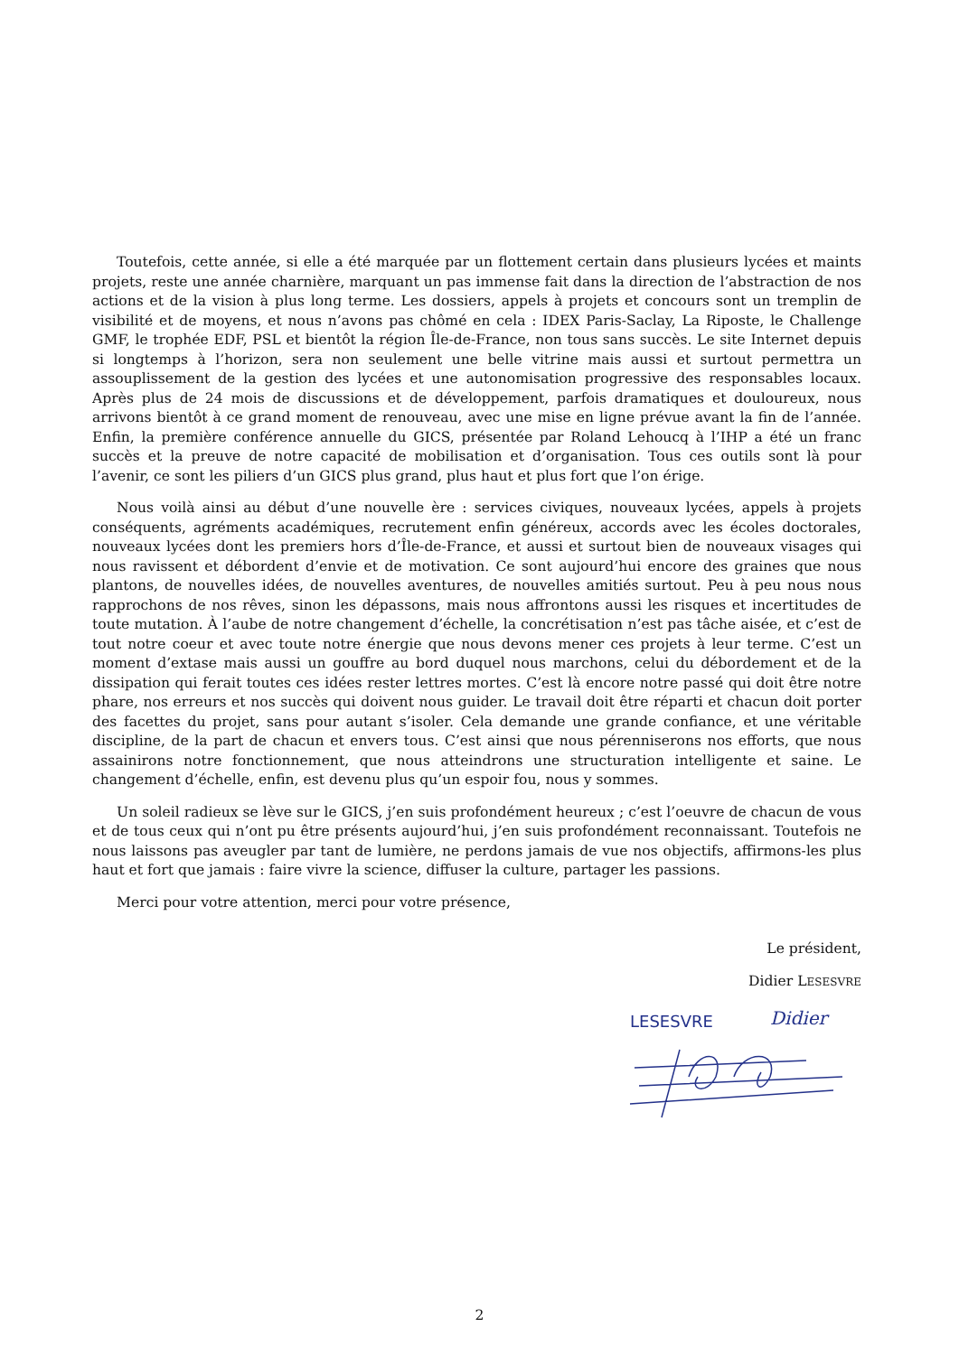Toutefois, cette année, si elle a été marquée par un flottement certain dans plusieurs lycées et maints projets, reste une année charnière, marquant un pas immense fait dans la direction de l’abstraction de nos actions et de la vision à plus long terme. Les dossiers, appels à projets et concours sont un tremplin de visibilité et de moyens, et nous n’avons pas chômé en cela : IDEX Paris-Saclay, La Riposte, le Challenge GMF, le trophée EDF, PSL et bientôt la région Île-de-France, non tous sans succès. Le site Internet depuis si longtemps à l’horizon, sera non seulement une belle vitrine mais aussi et surtout permettra un assouplissement de la gestion des lycées et une autonomisation progressive des responsables locaux. Après plus de 24 mois de discussions et de développement, parfois dramatiques et douloureux, nous arrivons bientôt à ce grand moment de renouveau, avec une mise en ligne prévue avant la fin de l’année. Enfin, la première conférence annuelle du GICS, présentée par Roland Lehoucq à l’IHP a été un franc succès et la preuve de notre capacité de mobilisation et d’organisation. Tous ces outils sont là pour l’avenir, ce sont les piliers d’un GICS plus grand, plus haut et plus fort que l’on érige.
Nous voilà ainsi au début d’une nouvelle ère : services civiques, nouveaux lycées, appels à projets conséquents, agréments académiques, recrutement enfin généreux, accords avec les écoles doctorales, nouveaux lycées dont les premiers hors d’Île-de-France, et aussi et surtout bien de nouveaux visages qui nous ravissent et débordent d’envie et de motivation. Ce sont aujourd’hui encore des graines que nous plantons, de nouvelles idées, de nouvelles aventures, de nouvelles amitiés surtout. Peu à peu nous nous rapprochons de nos rêves, sinon les dépassons, mais nous affrontons aussi les risques et incertitudes de toute mutation. À l’aube de notre changement d’échelle, la concrétisation n’est pas tâche aisée, et c’est de tout notre coeur et avec toute notre énergie que nous devons mener ces projets à leur terme. C’est un moment d’extase mais aussi un gouffre au bord duquel nous marchons, celui du débordement et de la dissipation qui ferait toutes ces idées rester lettres mortes. C’est là encore notre passé qui doit être notre phare, nos erreurs et nos succès qui doivent nous guider. Le travail doit être réparti et chacun doit porter des facettes du projet, sans pour autant s’isoler. Cela demande une grande confiance, et une véritable discipline, de la part de chacun et envers tous. C’est ainsi que nous pérenniserons nos efforts, que nous assainirons notre fonctionnement, que nous atteindrons une structuration intelligente et saine. Le changement d’échelle, enfin, est devenu plus qu’un espoir fou, nous y sommes.
Un soleil radieux se lève sur le GICS, j’en suis profondément heureux ; c’est l’oeuvre de chacun de vous et de tous ceux qui n’ont pu être présents aujourd’hui, j’en suis profondément reconnaissant. Toutefois ne nous laissons pas aveugler par tant de lumière, ne perdons jamais de vue nos objectifs, affirmons-les plus haut et fort que jamais : faire vivre la science, diffuser la culture, partager les passions.
Merci pour votre attention, merci pour votre présence,
Le président,
Didier LESESVRE
LESESVRE
Didier
2